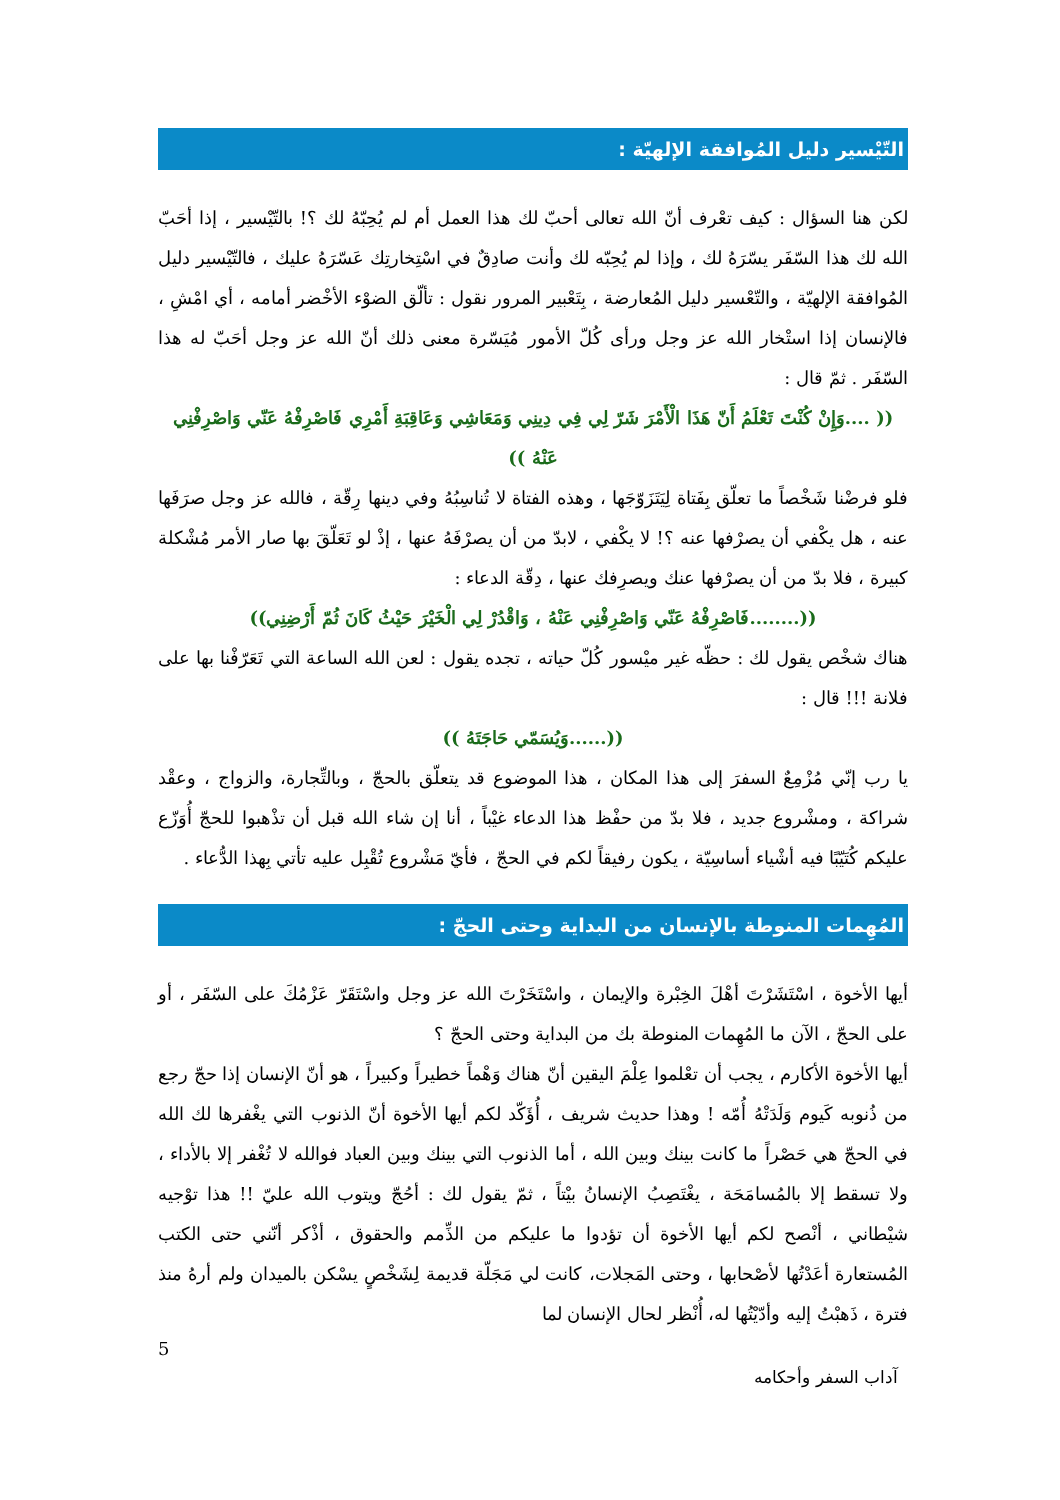التّيْسير دليل المُوافقة الإلهيّة :
لكن هنا السؤال : كيف تعْرف أنّ الله تعالى أحبّ لك هذا العمل أم لم يُحِبّهُ لك ؟! بالتّيْسير ، إذا أحَبّ الله لك هذا السّفَر يسّرَهُ لك ، وإذا لم يُحِبّه لك وأنت صادِقٌ في اسْتِخارتِك عَسّرَهُ عليك ، فالتّيْسير دليل المُوافقة الإلهيّة ، والتّعْسير دليل المُعارضة ، بِتَعْبير المرور نقول : تألّق الضوْء الأخْضر أمامه ، أي امْشِ ، فالإنسان إذا استْخار الله عز وجل ورأى كُلّ الأمور مُيَسّرة معنى ذلك أنّ الله عز وجل أحَبّ له هذا السّفَر . ثمّ قال :
(( ....وَإِنْ كُنْتَ تَعْلَمُ أَنّ هَذَا الْأَمْرَ شَرّ لِي فِي دِينِي وَمَعَاشِي وَعَاقِبَةِ أَمْرِي فَاصْرِفْهُ عَنّي وَاصْرِفْنِي عَنْهُ ))
فلو فرضْنا شَخْصاً ما تعلّق بِفَتاة لِيَتَزَوّجَها ، وهذه الفتاة لا تُناسِبُهُ وفي دينها رِقّة ، فالله عز وجل صرَفَها عنه ، هل يكْفي أن يصرْفها عنه ؟! لا يكْفي ، لابدّ من أن يصرْفَهُ عنها ، إذْ لو تَعَلّقَ بها صار الأمر مُشْكلة كبيرة ، فلا بدّ من أن يصرْفها عنك ويصرِفك عنها ، دِقّة الدعاء :
((........فَاصْرِفْهُ عَنّي وَاصْرِفْنِي عَنْهُ ، وَاقْدُرْ لِي الْخَيْرَ حَيْثُ كَانَ ثُمّ أَرْضِنِي))
هناك شخْص يقول لك : حظّه غير ميْسور كُلّ حياته ، تجده يقول : لعن الله الساعة التي تَعَرّفْنا بها على فلانة !!! قال :
((......وَيُسَمّي حَاجَتَهُ ))
يا رب إنّي مُزْمِعٌ السفرَ إلى هذا المكان ، هذا الموضوع قد يتعلّق بالحجّ ، وبالتِّجارة، والزواج ، وعقْد شراكة ، ومشْروع جديد ، فلا بدّ من حفْظ هذا الدعاء غيْباً ، أنا إن شاء الله قبل أن تذْهبوا للحجّ أُوَزّع عليكم كُتَيّبًا فيه أشْياء أساسِيّة ، يكون رفيقاً لكم في الحجّ ، فأيّ مَشْروع تُقْبِل عليه تأتي بِهذا الدُّعاء .
المُهِمات المنوطة بالإنسان من البداية وحتى الحجّ :
أيها الأخوة ، اسْتَشَرْتَ أهْلَ الخِبْرة والإيمان ، واسْتَخَرْتَ الله عز وجل واسْتَقَرّ عَزْمُكَ على السّفَر ، أو على الحجّ ، الآن ما المُهِمات المنوطة بك من البداية وحتى الحجّ ؟
أيها الأخوة الأكارم ، يجب أن تعْلموا عِلْمَ اليقين أنّ هناك وَهْماً خطيراً وكبيراً ، هو أنّ الإنسان إذا حجّ رجع من ذُنوبه كَيوم وَلَدَتْهُ أُمّه ! وهذا حديث شريف ، أُؤَكّد لكم أيها الأخوة أنّ الذنوب التي يغْفرها لك الله في الحجّ هي حَصْراً ما كانت بينك وبين الله ، أما الذنوب التي بينك وبين العباد فوالله لا تُغْفر إلا بالأداء ، ولا تسقط إلا بالمُسامَحَة ، يغْتَصِبُ الإنسانُ بيْتاً ، ثمّ يقول لك : أحُجّ ويتوب الله عليّ !! هذا توْجيه شيْطاني ، أنْصح لكم أيها الأخوة أن تؤدوا ما عليكم من الذِّمم والحقوق ، أذْكر أنّني حتى الكتب المُستعارة أعَدْتُها لأصْحابها ، وحتى المَجلات، كانت لي مَجَلّة قديمة لِشَخْصٍ يسْكن بالميدان ولم أرهُ منذ فترة ، ذَهبْتُ إليه وأدّيْتُها له، أُنْظر لحال الإنسان لما
5
آداب السفر وأحكامه